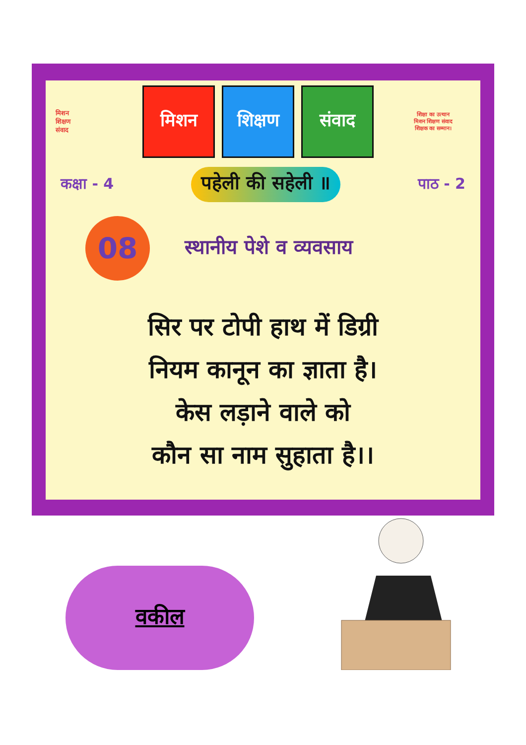मिशन
शिक्षण
संवाद
मिशन शिक्षण संवाद
शिक्षा का उत्थान
मिशन शिक्षण संवाद
शिक्षक का सम्मान।
कक्षा - 4 पहेली की सहेली ॥ पाठ - 2
08
स्थानीय पेशे व व्यवसाय
सिर पर टोपी हाथ में डिग्री
नियम कानून का ज्ञाता है।
केस लड़ाने वाले को
कौन सा नाम सुहाता है।।
वकील